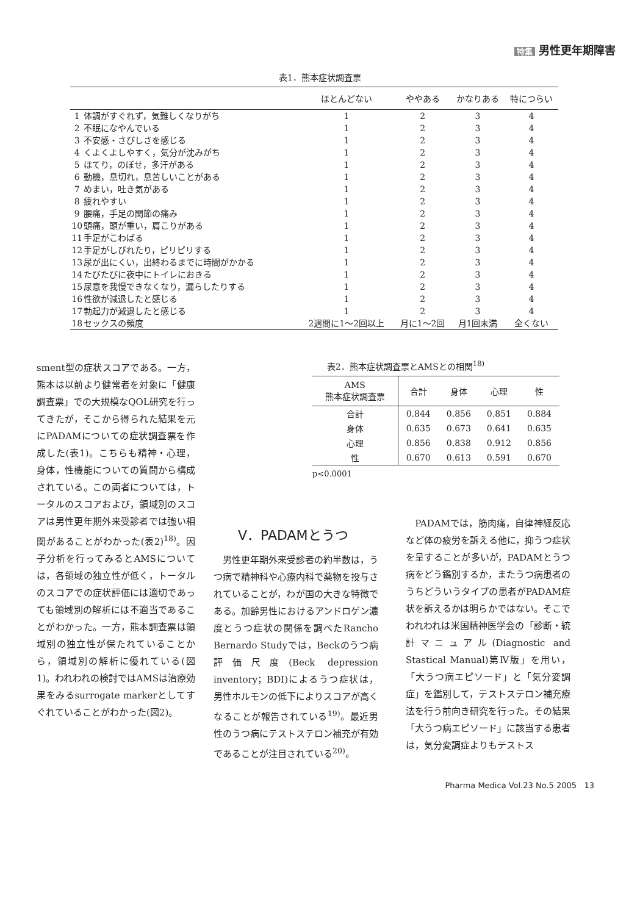特集 男性更年期障害
表1．熊本症状調査票
| | | ほとんどない | ややある | かなりある | 特につらい |
| --- | --- | --- | --- | --- | --- |
| 1 | 体調がすぐれず，気難しくなりがち | 1 | 2 | 3 | 4 |
| 2 | 不眠になやんでいる | 1 | 2 | 3 | 4 |
| 3 | 不安感・さびしさを感じる | 1 | 2 | 3 | 4 |
| 4 | くよくよしやすく，気分が沈みがち | 1 | 2 | 3 | 4 |
| 5 | ほてり，のぼせ，多汗がある | 1 | 2 | 3 | 4 |
| 6 | 動機，息切れ，息苦しいことがある | 1 | 2 | 3 | 4 |
| 7 | めまい，吐き気がある | 1 | 2 | 3 | 4 |
| 8 | 疲れやすい | 1 | 2 | 3 | 4 |
| 9 | 腰痛，手足の関節の痛み | 1 | 2 | 3 | 4 |
| 10 | 頭痛，頭が重い，肩こりがある | 1 | 2 | 3 | 4 |
| 11 | 手足がこわばる | 1 | 2 | 3 | 4 |
| 12 | 手足がしびれたり，ピリピリする | 1 | 2 | 3 | 4 |
| 13 | 尿が出にくい，出終わるまでに時間がかかる | 1 | 2 | 3 | 4 |
| 14 | たびたびに夜中にトイレにおきる | 1 | 2 | 3 | 4 |
| 15 | 尿意を我慢できなくなり，漏らしたりする | 1 | 2 | 3 | 4 |
| 16 | 性欲が減退したと感じる | 1 | 2 | 3 | 4 |
| 17 | 勃起力が減退したと感じる | 1 | 2 | 3 | 4 |
| 18 | セックスの頻度 | 2週間に1～2回以上 | 月に1～2回 | 月1回未満 | 全くない |
sment型の症状スコアである。一方，熊本は以前より健常者を対象に「健康調査票」での大規模なQOL研究を行ってきたが，そこから得られた結果を元にPADAMについての症状調査票を作成した(表1)。こちらも精神・心理，身体，性機能についての質問から構成されている。この両者については，トータルのスコアおよび，領域別のスコアは男性更年期外来受診者では強い相関があることがわかった(表2)<sup>18)</sup>。因子分析を行ってみるとAMSについては，各領域の独立性が低く，トータルのスコアでの症状評価には適切であっても領域別の解析には不適当であることがわかった。一方，熊本調査票は領域別の独立性が保たれていることから，領域別の解析に優れている(図1)。われわれの検討ではAMSは治療効果をみるsurrogate markerとしてすぐれていることがわかった(図2)。
表2．熊本症状調査票とAMSとの相関<sup>18)</sup>
| AMS 熊本症状調査票 | 合計 | 身体 | 心理 | 性 |
| --- | --- | --- | --- | --- |
| 合計 | 0.844 | 0.856 | 0.851 | 0.884 |
| 身体 | 0.635 | 0.673 | 0.641 | 0.635 |
| 心理 | 0.856 | 0.838 | 0.912 | 0.856 |
| 性 | 0.670 | 0.613 | 0.591 | 0.670 |
p<0.0001
V．PADAMとうつ
　男性更年期外来受診者の約半数は，うつ病で精神科や心療内科で薬物を投与されていることが，わが国の大きな特徴である。加齢男性におけるアンドロゲン濃度とうつ症状の関係を調べたRancho Bernardo Studyでは，Beckのうつ病評価尺度(Beck depression inventory；BDI)によるうつ症状は，男性ホルモンの低下によりスコアが高くなることが報告されている<sup>19)</sup>。最近男性のうつ病にテストステロン補充が有効であることが注目されている<sup>20)</sup>。
　PADAMでは，筋肉痛，自律神経反応など体の疲労を訴える他に，抑うつ症状を呈することが多いが，PADAMとうつ病をどう鑑別するか，またうつ病患者のうちどういうタイプの患者がPADAM症状を訴えるかは明らかではない。そこでわれわれは米国精神医学会の「診断・統計マニュアル(Diagnostic and Stastical Manual)第Ⅳ版」を用い，「大うつ病エピソード」と「気分変調症」を鑑別して，テストステロン補充療法を行う前向き研究を行った。その結果「大うつ病エピソード」に該当する患者は，気分変調症よりもテストス
Pharma Medica Vol.23 No.5 2005 13